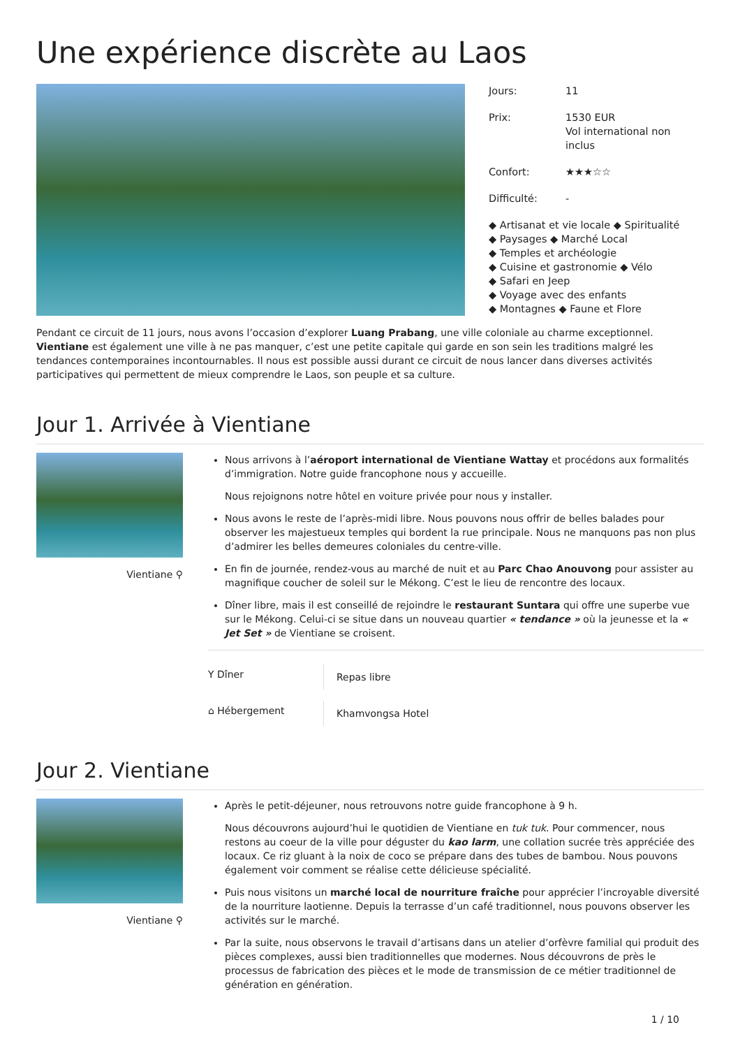Une expérience discrète au Laos
Jours: 11
Prix: 1530 EUR
Vol international non
inclus
Confort: ★★★☆☆
Difficulté: -
◆ Artisanat et vie locale ◆ Spiritualité
◆ Paysages ◆ Marché Local
◆ Temples et archéologie
◆ Cuisine et gastronomie ◆ Vélo
◆ Safari en Jeep
◆ Voyage avec des enfants
◆ Montagnes ◆ Faune et Flore
Pendant ce circuit de 11 jours, nous avons l’occasion d’explorer Luang Prabang, une ville coloniale au charme exceptionnel. Vientiane est également une ville à ne pas manquer, c’est une petite capitale qui garde en son sein les traditions malgré les tendances contemporaines incontournables. Il nous est possible aussi durant ce circuit de nous lancer dans diverses activités participatives qui permettent de mieux comprendre le Laos, son peuple et sa culture.
Jour 1. Arrivée à Vientiane
Vientiane ⚲
Nous arrivons à l’aéroport international de Vientiane Wattay et procédons aux formalités d’immigration. Notre guide francophone nous y accueille.
Nous rejoignons notre hôtel en voiture privée pour nous y installer.
Nous avons le reste de l’après-midi libre. Nous pouvons nous offrir de belles balades pour observer les majestueux temples qui bordent la rue principale. Nous ne manquons pas non plus d’admirer les belles demeures coloniales du centre-ville.
En fin de journée, rendez-vous au marché de nuit et au Parc Chao Anouvong pour assister au magnifique coucher de soleil sur le Mékong. C’est le lieu de rencontre des locaux.
Dîner libre, mais il est conseillé de rejoindre le restaurant Suntara qui offre une superbe vue sur le Mékong. Celui-ci se situe dans un nouveau quartier « tendance » où la jeunesse et la « Jet Set » de Vientiane se croisent.
Y Dîner
Repas libre
⌂ Hébergement
Khamvongsa Hotel
Jour 2. Vientiane
Vientiane ⚲
Après le petit-déjeuner, nous retrouvons notre guide francophone à 9 h.
Nous découvrons aujourd’hui le quotidien de Vientiane en tuk tuk. Pour commencer, nous restons au coeur de la ville pour déguster du kao larm, une collation sucrée très appréciée des locaux. Ce riz gluant à la noix de coco se prépare dans des tubes de bambou. Nous pouvons également voir comment se réalise cette délicieuse spécialité.
Puis nous visitons un marché local de nourriture fraîche pour apprécier l’incroyable diversité de la nourriture laotienne. Depuis la terrasse d’un café traditionnel, nous pouvons observer les activités sur le marché.
Par la suite, nous observons le travail d’artisans dans un atelier d’orfèvre familial qui produit des pièces complexes, aussi bien traditionnelles que modernes. Nous découvrons de près le processus de fabrication des pièces et le mode de transmission de ce métier traditionnel de génération en génération.
1 / 10